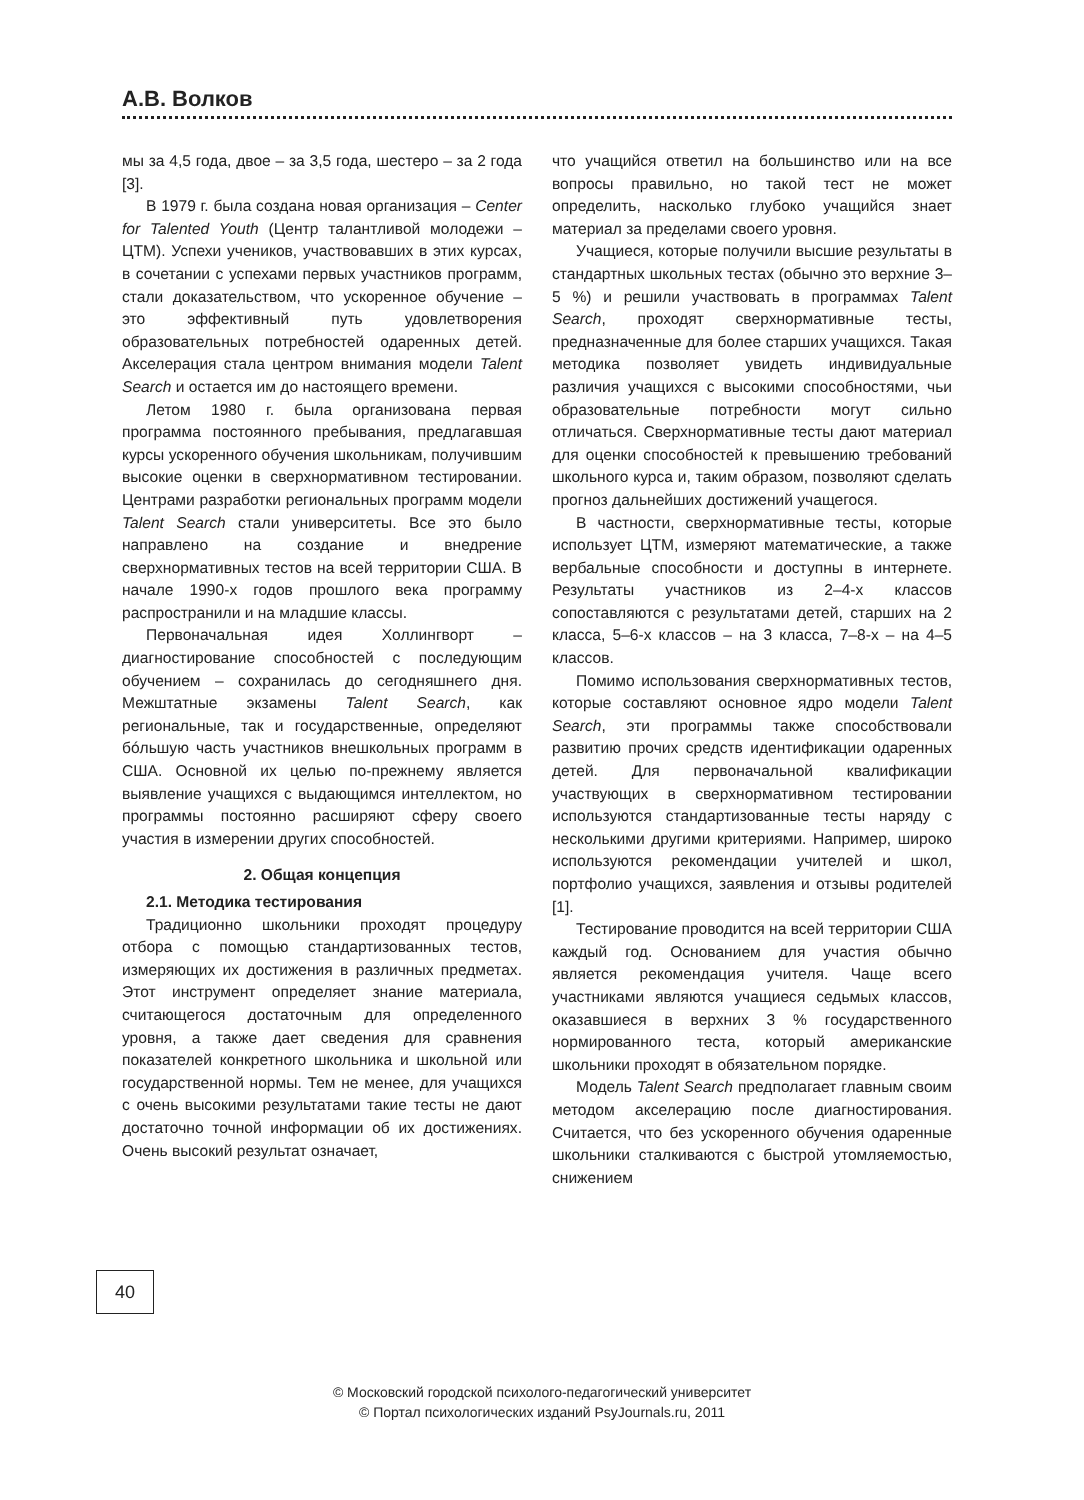А.В. Волков
мы за 4,5 года, двое – за 3,5 года, шестеро – за 2 года [3].
В 1979 г. была создана новая организация – Center for Talented Youth (Центр талантливой молодежи – ЦТМ). Успехи учеников, участвовавших в этих курсах, в сочетании с успехами первых участников программ, стали доказательством, что ускоренное обучение – это эффективный путь удовлетворения образовательных потребностей одаренных детей. Акселерация стала центром внимания модели Talent Search и остается им до настоящего времени.
Летом 1980 г. была организована первая программа постоянного пребывания, предлагавшая курсы ускоренного обучения школьникам, получившим высокие оценки в сверхнормативном тестировании. Центрами разработки региональных программ модели Talent Search стали университеты. Все это было направлено на создание и внедрение сверхнормативных тестов на всей территории США. В начале 1990-х годов прошлого века программу распространили и на младшие классы.
Первоначальная идея Холлингворт – диагностирование способностей с последующим обучением – сохранилась до сегодняшнего дня. Межштатные экзамены Talent Search, как региональные, так и государственные, определяют бóльшую часть участников внешкольных программ в США. Основной их целью по-прежнему является выявление учащихся с выдающимся интеллектом, но программы постоянно расширяют сферу своего участия в измерении других способностей.
2. Общая концепция
2.1. Методика тестирования
Традиционно школьники проходят процедуру отбора с помощью стандартизованных тестов, измеряющих их достижения в различных предметах. Этот инструмент определяет знание материала, считающегося достаточным для определенного уровня, а также дает сведения для сравнения показателей конкретного школьника и школьной или государственной нормы. Тем не менее, для учащихся с очень высокими результатами такие тесты не дают достаточно точной информации об их достижениях. Очень высокий результат означает,
что учащийся ответил на большинство или на все вопросы правильно, но такой тест не может определить, насколько глубоко учащийся знает материал за пределами своего уровня.
Учащиеся, которые получили высшие результаты в стандартных школьных тестах (обычно это верхние 3–5 %) и решили участвовать в программах Talent Search, проходят сверхнормативные тесты, предназначенные для более старших учащихся. Такая методика позволяет увидеть индивидуальные различия учащихся с высокими способностями, чьи образовательные потребности могут сильно отличаться. Сверхнормативные тесты дают материал для оценки способностей к превышению требований школьного курса и, таким образом, позволяют сделать прогноз дальнейших достижений учащегося.
В частности, сверхнормативные тесты, которые использует ЦТМ, измеряют математические, а также вербальные способности и доступны в интернете. Результаты участников из 2–4-х классов сопоставляются с результатами детей, старших на 2 класса, 5–6-х классов – на 3 класса, 7–8-х – на 4–5 классов.
Помимо использования сверхнормативных тестов, которые составляют основное ядро модели Talent Search, эти программы также способствовали развитию прочих средств идентификации одаренных детей. Для первоначальной квалификации участвующих в сверхнормативном тестировании используются стандартизованные тесты наряду с несколькими другими критериями. Например, широко используются рекомендации учителей и школ, портфолио учащихся, заявления и отзывы родителей [1].
Тестирование проводится на всей территории США каждый год. Основанием для участия обычно является рекомендация учителя. Чаще всего участниками являются учащиеся седьмых классов, оказавшиеся в верхних 3 % государственного нормированного теста, который американские школьники проходят в обязательном порядке.
Модель Talent Search предполагает главным своим методом акселерацию после диагностирования. Считается, что без ускоренного обучения одаренные школьники сталкиваются с быстрой утомляемостью, снижением
40
© Московский городской психолого-педагогический университет
© Портал психологических изданий PsyJournals.ru, 2011